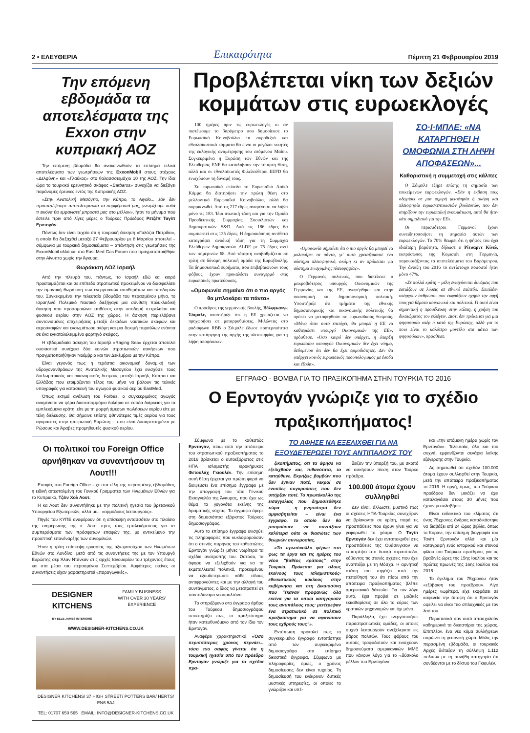2 • ΕΛΕΥΘΕΡΙΑ Επικαιρότητα Πέμπτη 21 Φεβρουαρίου 2019
Την επόμενη εβδομάδα τα αποτελέσματα της Exxon στην κυπριακή ΑΟΖ
Την επόμενη βδομάδα θα ανακοινωθούν τα επίσημα τελικά αποτελέσματα των γεωτρήσεων της ExxonMobil στους στόχους «Δελφύνη» και «Γλαύκος» στο θαλασσοτεμάχιο 10 της ΑΟΖ. Την ίδια ώρα το τουρκικό ερευνητικό σκάφος «Barbaros» συνεχίζει να διεξάγει παράνομες έρευνες εντός της Κυπριακής ΑΟΖ.
«Στην Ανατολική Μεσόγειο, την Κύπρο, το Αιγαίο... εάν δεν προστατέψουμε αποτελεσματικά τα συμφέροντά μας, γνωρίζουμε καλά τι εικόνα θα εμφανιστεί μπροστά μας στο μέλλον», ήταν το μήνυμα που έστειλε πριν από λίγες μέρες ο Τούρκος Πρόεδρος Ρετζέπ Ταγίπ Ερντογάν.
Πάντως δεν είναι τυχαίο ότι η τουρκική άσκηση «Γαλάζια Πατρίδα», η οποία θα διεξαχθεί μεταξύ 27 Φεβρουαρίου με 8 Μαρτίου αποτελεί – σύμφωνα με τουρκικά δημοσιεύματα – απάντηση στις γεωτρήσεις της ExxonMobil αλλά και στο East Med Gas Forum που πραγματοποιήθηκε στην Αίγυπτο χωρίς την Άγκυρα.
Θωράκιση ΑΟΖ Ισραήλ
Από την πλευρά του, πάντως, το Ισραήλ εδώ και καιρό προετοιμάζεται και σε επίπεδο στρατιωτικό προκειμένου να διασφαλίσει την αμυντική θωράκιση των ενεργειακών αποθεμάτων και υποδομών του. Συγκεκριμένα την τελευταία βδομάδα του περασμένου μήνα, το Ισραηλινό Πολεμικό Ναυτικό διεξήγαγε μια σύνθετη πολυκλαδική άσκηση που προσομοιώνει επιθέσεις στην υποδομή πετρελαίου και φυσικού αερίου στην ΑΟΖ της χώρας. Η άσκηση περιελάβανε συντονισμένες επιχειρήσεις μεταξύ δεκάδων ναυτικών σκαφών και αεροσκαφών και ενσωμάτωσε ακόμη και μια δοκιμή πυραύλων ενάντια σε ένα εγκαταλελειμμένο φορτηγό σκάφος.
Η εβδομαδιαία άσκηση του Ισραήλ «Raging Sea» έρχεται αποτελεί ουσιαστικά συνέχεια δύο κοινών στρατιωτικών ασκήσεων που πραγματοποιήθηκαν Νοέμβριο και τον Δεκέμβριο με την Κύπρο.
Είναι γεγονός πως η τεράστια οικονομική δυναμική των υδρογονανθράκων της Ανατολικής Μεσογείου έχει ενισχύσει τους διπλωματικούς και οικονομικούς δεσμούς μεταξύ Ισραήλ, Κύπρου και Ελλάδας που ετοιμάζονται τέλος του μήνα να βάλουν τις τελικές υπογραφές για κατασκευή του αγωγού φυσικού αερίου EastMed.
Όπως εκτιμά ανάλυση του Forbes, ο συγκεκριμένος αγωγός αναμένεται να φέρει δισεκατομμύρια δολάρια σε έσοδα διάρκειας για τα εμπλεκόμενα κράτη, είτε με τη μορφή άμεσων πωλήσεων αερίου είτε με τέλη διέλευσης. Θα σήμαινε επίσης φθηνότερες τιμές αερίου για τους αγοραστές στην ηπειρωτική Ευρώπη – που είναι δυσαρεστημένοι με Ρώσους και Άραβες προμηθευτές φυσικού αερίου.
Οι πολιτικοί του Foreign Office αρνήθηκαν να συναντήσουν τη Λουτ!!!
Επαφές στο Foreign Office είχε στα τέλη της περασμένης εβδομάδας η ειδική απεσταλμένη του Γενικού Γραμματέα των Ηνωμένων Εθνών για το Κυπριακό, Τζέιν Χολ Λουτ.
Η κα Λουτ δεν συναντήθηκε με την πολιτική ηγεσία του βρετανικού Υπουργείου Εξωτερικών, αλλά με... «αρμόδιους λειτουργούς».
Πηγές του ΚΥΠΕ αναφέρουν ότι η επίσκεψη εντασσόταν στο πλαίσιο της ενημέρωσης της κ. Λουτ προς τους εμπλεκόμενους για τα συμπεράσματα των πρόσφατων επαφών της, με αντικείμενο την προοπτική επανέναρξης των συνομιλιών.
Ήταν η τρίτη επίσκεψη εργασίας της αξιωματούχου των Ηνωμένων Εθνών στο Λονδίνο, μετά από τις συναντήσεις της με τον Υπουργό Ευρώπης σερ Άλαν Ντάνκαν στις αρχές Ιανουαρίου του τρέχοντος έτους και στα μέσα του περασμένου Σεπτεμβρίου. Αμφότερες εκείνες οι συναντήσεις είχαν χαρακτηριστεί «παραγωγικές».
DESIGNER KITCHENS
BY ELLE JAMES INTERIORS FAMILY BUSINESS
WITH OVER 30 YEARS' EXPERIENCE
WWW.DESIGNER-KITCHENS.CO.UK
DESIGNER KITCHENS/ 37 HIGH STREET/ POTTERS BAR/ HERTS/ EN6 5AJ
TEL: 01707 650 565 EMAIL: INFO@DESIGNER-KITCHENS.CO.UK
Προβλέπεται νίκη των δεξιών κομμάτων στις ευρωεκλογές
100 ημέρες πριν τις ευρωεκλογές κι αν πιστέψουμε το βαρόμετρο που δημοσίευσε το Ευρωπαϊκό Κοινοβούλιο τα ακροδεξιά και εθνολαϊκιστικά κόμματα θα είναι οι μεγάλοι νικητές της εκλογικής αναμέτρησης του επόμενου Μαΐου. Συγκεκριμένα η Ευρώπη των Εθνών και της Ελευθερίας ENF θα καταλάβουν την τέταρτη θέση, αλλά και οι εθνολαϊκιστές Φιλελεύθεροι EEFD θα ενισχύσουν τη δύναμή τους.
Σε ευρωπαϊκό επίπεδο το Ευρωπαϊκό Λαϊκό Κόμμα θα διατηρήσει την πρώτη θέση στο μελλοντικό Ευρωπαϊκό Κοινοβούλιο, αλλά θα συρρικνωθεί. Από τις 217 έδρες αναμένεται να λάβει μόνο τις 183. Ίδια πτωτική τάση και για την Ομάδα Προοδευτικής Συμμαχίας Σοσιαλιστών και Δημοκρατικών S&D. Από τις 186 έδρες θα συμπιεστεί στις 135 έδρες. Η δημοσκόπηση αντίθετα καταγράφει ανοδική τάση για τη Συμμαχία Ελεύθερων Δημοκρατών ALDE με 75 έδρες αντί των σημερινών 68. Από τέταρτη αναβαθμίζεται σε τρίτη σε δύναμη πολιτική ομάδα της Ευρωβουλής. Τα δημοσκοπικά ευρήματα, που επιβεβαιώνουν τους φόβους, έχουν προκαλέσει συναγερμό στις ευρωπαϊκές πρωτεύουσες.
«Ομοφωνία σημαίνει ότι ο πιο αργός θα μπλοκάρει τα πάντα»
Ο πρόεδρος της γερμανικής βουλής, Βόλφγκανγκ Σόιμπλε, υποστήριξε ότι η ΕΕ χρειάζεται να προχωρήσει σε μεταρρυθμίσεις. Μιλώντας στο ραδιόφωνο RBB ο Σόιμπλε έδωσε προτεραιότητα στην κατάργηση της αρχής της πλειοψηφίας για τη λήψη αποφάσεων.
«Ομοφωνία σημαίνει ότι ο πιο αργός θα μπορεί να μπλοκάρει τα πάντα, γι' αυτό χρειαζόμαστε ένα σύστημα πλειοψηφικό, ακόμη κι αν πρόκειται για σύστημα ενισχυμένης πλειοψηφίας».
Ο Γερμανός πολιτικός, που διετέλεσε ο μακροβιότερος υπουργός Οικονομικών της Γερμανίας και της ΕΕ, αναφέρθηκε και στην οικονομική και δημοσιονομική πολιτική. Υποστήριξε ότι τμήματα της εθνικής δημοσιονομικής και οικονομικής πολιτικής θα πρέπει να μεταφερθούν σε ευρωπαϊκούς θεσμούς. «Μόνο όταν αυτό επιτύχει, θα μπορεί η ΕΕ να καθιερώσει υπουργό Οικονομικών της ΕΕ», πρόσθεσε. «Όσο καιρό δεν υπάρχει, η ύπαρξη ευρωπαίου υπουργού Οικονομικών δεν έχει νόημα, δεδομένου ότι δεν θα έχει αρμοδιότητες. Δεν θα υπάρχει κοινός ευρωπαϊκός προϋπολογισμός με έσοδα και έξοδα».
ΣΟ·Ι·ΜΠΛΕ: «ΝΑ ΚΑΤΑΡΓΗΘΕΙ Η ΟΜΟΦΩΝΙΑ ΣΤΗ ΛΗΨΗ ΑΠΟΦΑΣΕΩΝ»...
Καθοριστική η συμμετοχή στις κάλπες
Ο Σόιμπλε εξήρε επίσης τη σημασία των επικείμενων ευρωεκλογών. «Εάν η έκβαση τους οδηγήσει σε μια ισχυρή μειοψηφία ή ακόμη και πλειοψηφία ευρωσκεπτικιστών βουλευτών, που δεν στηρίζουν την ευρωπαϊκή ενσωμάτωση, αυτό θα ήταν κάτι σημαδιακό για την ΕΕ».
Οι περισσότεροι Γερμανοί έχουν συνειδητοποιήσει τη σημασία αυτών των ευρωεκλογών. Το 70% θεωρεί ότι η ψήφος του έχει ιδιαίτερη βαρύτητα, δήλωσε ο Ρίτσαρντ Κίνελ, εκπρόσωπος της Κομισιόν στη Γερμανία, παρουσιάζοντας τα αποτελέσματα του Βαρόμετρου. Την άνοιξη του 2016 το αντίστοιχο ποσοστό ήταν μόνο 47%.
«Σε πολλά κράτη – μέλη ενισχύονται δυνάμεις που εστιάζουν σε λύσεις σε εθνικό επίπεδο. Επιπλέον υπάρχουν άνθρωποι που εκφράζουν ηχηρά την οργή τους για θέματα κοινωνικά και πολιτικά. Γι αυτό είναι σημαντική η προσέλευση στην κάλπη, η χρήση του δικαιώματος του εκλέγειν. Διότι δεν πρόκειται για μια ψηφοφορία υπέρ ή κατά της Ευρώπης, αλλά για το ποιο είναι το καλύτερο μοντέλο στα μάτια των ψηφοφόρων», πρόσθεσε.
ΕΓΓΡΑΦΟ - ΒΟΜΒΑ ΓΙΑ ΤΟ ΠΡΑΞΙΚΟΠΗΜΑ ΣΤΗΝ ΤΟΥΡΚΙΑ ΤΟ 2016
Ο Ερντογάν γνώριζε για το σχέδιο πραξικοπήματος!
Σύμφωνα με το καθεστώς Ερντογάν, πίσω από την απόπειρα του στρατιωτικού πραξικοπήματος το 2016 βρίσκεται ο αυτοεξόριστος στις ΗΠΑ ισλαμιστής ιεροκήρυκας Φετουλάχ Γκιουλέν. Την επίσημη αυτή θέση έρχεται για πρώτη φορά να διαψεύσει ένα επίσημο έγγραφο με την υπογραφή του τότε Γενικού Εισαγγελέα της Άγκυρας, που έχει ως θέμα τα γεγονότα εκείνης της δραματικής νύχτας. Το έγγραφο έφερε στη δημοσιότητα εξόριστος Τούρκος δημοσιογράφος.
Αυτό το επίσημο έγγραφο ενισχύει τις πληροφορίες που κυκλοφορούσαν ότι ο στενός πυρήνας του καθεστώτος Ερντογάν γνώριζε μήνες νωρίτερα τα σχέδια ανατροπής του. Ωστόσο, τα άφησε να εξελιχθούν για να τα εκμεταλλευτεί πολιτικά, προκειμένου να εξουδετερώσει κάθε είδους αντιφρονούντες και με την αλλαγή του συντάγματος, ο ίδιος να μετατραπεί σε παντοδύναμο νεοσουλτάνο.
Το στηριζόμενο στο έγγραφο άρθρο του Τούρκου δημοσιογράφου υποστηρίζει πως το πραξικόπημα ήταν κατευθυνόμενο από τον ίδιο τον Ερντογάν.
Αναφέρει χαρακτηριστικά: «Όσο περισσότερος χρόνος περνάει... τόσο πιο σαφής γίνεται ότι η τουρκική ηγεσία υπό τον πρόεδρο Ερντογάν γνώριζε για τα σχέδια πρα-
ΤΟ ΑΦΗΣΕ ΝΑ ΕΞΕΛΙΧΘΕΙ ΓΙΑ ΝΑ ΕΞΟΥΔΕΤΕΡΩΣΕΙ ΤΟΥΣ ΑΝΤΙΠΑΛΟΥΣ ΤΟΥ
ξικοπήματος, ότι τα άφησε να εξελιχθούν και, πιθανότατα, τα κατηύθυνε. Εκρήξεις βομβών που δεν έγιναν ποτέ, νεκροί σε ένοπλες συγκρούσεις που δεν υπήρξαν ποτέ. Το πρωτόκολλο της εισαγγελίας που δημοσιεύθηκε τώρα – η γνησιότητά δεν αμφισβητείται – είναι ένα έγγραφο, το οποίο δεν θα μπορούσαν να συντάξουν καλύτερα ούτε οι θιασώτες των θεωριών συνωμοσίας.
«Το πρωτόκολλο φέρνει στο φως τα έργα και τις ημέρες του νέου "βαθέος κράτους" στην Τουρκία. Πρόκειται για όλους εκείνους τους ισλαμιστικούς-εθνικιστικούς κύκλους στην κυβέρνηση και στη Δικαιοσύνη που "έκαναν προφανώς όλα εκείνα για τα οποία κατηγορούν τους αντιπάλους τους: μετέτρεψαν ένα στρατιωτικό σε πολιτικό πραξικόπημα για να αφανίσουν τους εχθρούς τους"».
Εντύπωση προκαλεί πως το συγκεκριμένο έγγραφο εντοπίστηκε από τον συγκεκριμένο δημοσιογράφο στα επίσημα δικαστικά έγγραφα. Σύμφωνα με πληροφορίες, όμως, ο χρόνος δημοσίευσης δεν είναι τυχαίος. Τη δημοσίευσή του ενέκριναν δυτικές μυστικές υπηρεσίες, οι οποίες το γνώριζαν και υπέ-
δειξαν την ύπαρξή του, με σκοπό να ασκήσουν πίεση στον Τούρκο πρόεδρο.
100.000 άτομα έχουν συλληφθεί
Δεν είναι, άλλωστε, μυστικό πως οι σχέσεις ΗΠΑ-Τουρκίας συνεχίζουν να βρίσκονται σε κρίση, παρά τις προσπάθειες που έχουν γίνει για να γεφυρωθεί το χάσμα. Ο Ταγίπ Ερντογάν δεν έχει ανταποκριθεί στις προσπάθειες της Ουάσινγκτον να επιστρέψει στο δυτικό στρατόπεδο, κόβοντας τις στενές σχέσεις που έχει αναπτύξει με τη Μόσχα. Η αρνητική στάση του πηγάζει από την πεποίθησή του ότι πίσω από την απόπειρα πραξικοπήματος βλέπει αμερικανικό δάκτυλο. Για τον λόγο αυτό, έχει προβεί σε μαζικές εκκαθαρίσεις σε όλο το εύρος των κρατικών μηχανισμών και όχι μόνο.
Παράλληλα, έχει ενεργοποιήσει παραστρατιωτικές ομάδες, οι οποίες συχνά λειτουργούν ανεξέλεγκτα εις βάρος πολιτών. Τους φόβους του αυτούς τροφοδοτούν και ενισχύουν δημοσιεύματα αμερικανικών ΜΜΕ που κάνουν λόγο για το «δύσκολο μέλλον του Ερντογάν»
και «την επόμενη ημέρα χωρίς τον Ερντογάν». Τελευταία, όλο και πιο συχνά, εμφανίζονται σενάρια λαϊκής εξέγερσης στην Τουρκία.
Ας σημειωθεί ότι σχεδόν 100.000 άτομα έχουν συλληφθεί στην Τουρκία, μετά την απόπειρα πραξικοπήματος το 2016. Η οργή, όμως, του Τούρκου προέδρου δεν μοιάζει να έχει καταλαγιάσει στους 30 μήνες που έχουν μεσολαβήσει.
Είναι ενδεικτικό του κλίματος ότι ένας 75χρονος άνδρας καταδικάστηκε να διαβάζει επί 24 ώρες βιβλία, όπως το Κοράνι, την επίσημη βιογραφία του Ταγίπ Ερντογάν αλλά και μία καταγραφή ενός ιστορικού και στενού φίλου του Τούρκου προέδρου, για τις βραδινές ώρες της 15ης Ιουλίου και τις πρώτες πρωινές της 16ης Ιουλίου του 2016.
Το έγκλημα του 75χρονου ήταν «εξύβριση του προέδρου». Λίγο ημέρες νωρίτερα, είχε εκφράσει σε καφενείο την άποψη ότι ο Ερντογάν οφείλει να είναι πιο σπλαχνικός με τον λαό του.
Περιστατικά σαν αυτό απασχολούν καθημερινά τα δικαστήρια της χώρας. Επιπλέον, ένα νέο κύμα συλλήψεων σαρώνει τη γειτονική χώρα. Μόλις την περασμένη εβδομάδα, οι τουρκικές Αρχές διέταξαν τη σύλληψη 1.112 πολιτών με τη συνήθη κατηγορία ότι συνδέονται με το δίκτυο του Γκιουλέν.